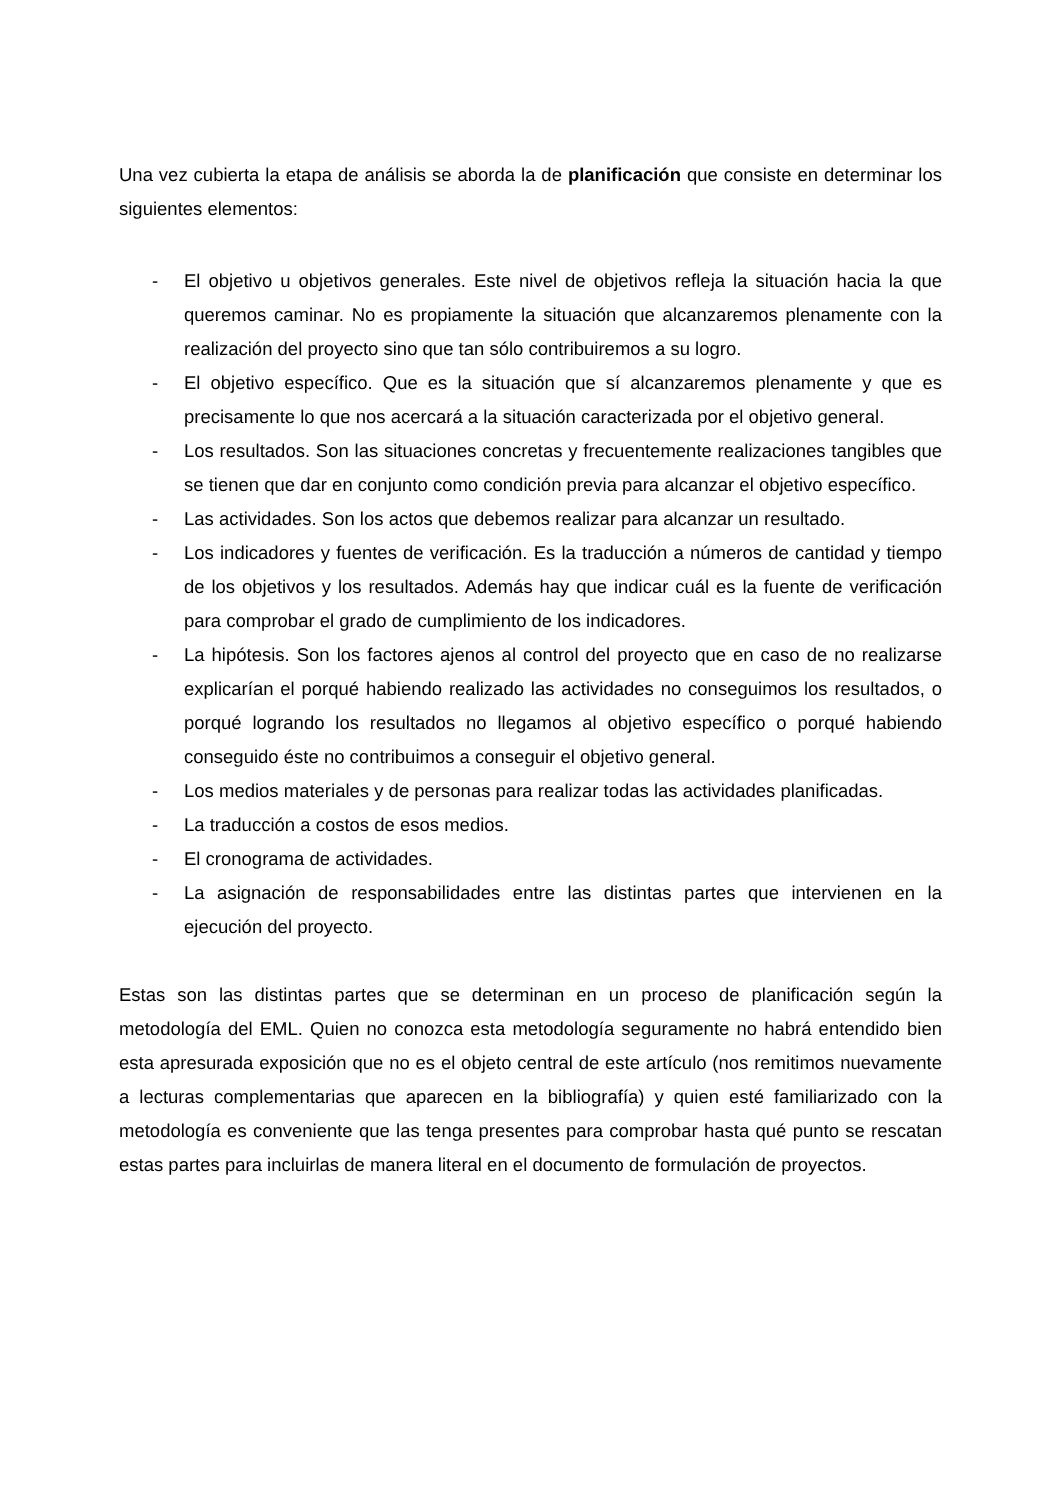Una vez cubierta la etapa de análisis se aborda la de planificación que consiste en determinar los siguientes elementos:
- El objetivo u objetivos generales. Este nivel de objetivos refleja la situación hacia la que queremos caminar. No es propiamente la situación que alcanzaremos plenamente con la realización del proyecto sino que tan sólo contribuiremos a su logro.
- El objetivo específico. Que es la situación que sí alcanzaremos plenamente y que es precisamente lo que nos acercará a la situación caracterizada por el objetivo general.
- Los resultados. Son las situaciones concretas y frecuentemente realizaciones tangibles que se tienen que dar en conjunto como condición previa para alcanzar el objetivo específico.
- Las actividades. Son los actos que debemos realizar para alcanzar un resultado.
- Los indicadores y fuentes de verificación. Es la traducción a números de cantidad y tiempo de los objetivos y los resultados. Además hay que indicar cuál es la fuente de verificación para comprobar el grado de cumplimiento de los indicadores.
- La hipótesis. Son los factores ajenos al control del proyecto que en caso de no realizarse explicarían el porqué habiendo realizado las actividades no conseguimos los resultados, o porqué logrando los resultados no llegamos al objetivo específico o porqué habiendo conseguido éste no contribuimos a conseguir el objetivo general.
- Los medios materiales y de personas para realizar todas las actividades planificadas.
- La traducción a costos de esos medios.
- El cronograma de actividades.
- La asignación de responsabilidades entre las distintas partes que intervienen en la ejecución del proyecto.
Estas son las distintas partes que se determinan en un proceso de planificación según la metodología del EML. Quien no conozca esta metodología seguramente no habrá entendido bien esta apresurada exposición que no es el objeto central de este artículo (nos remitimos nuevamente a lecturas complementarias que aparecen en la bibliografía) y quien esté familiarizado con la metodología es conveniente que las tenga presentes para comprobar hasta qué punto se rescatan estas partes para incluirlas de manera literal en el documento de formulación de proyectos.